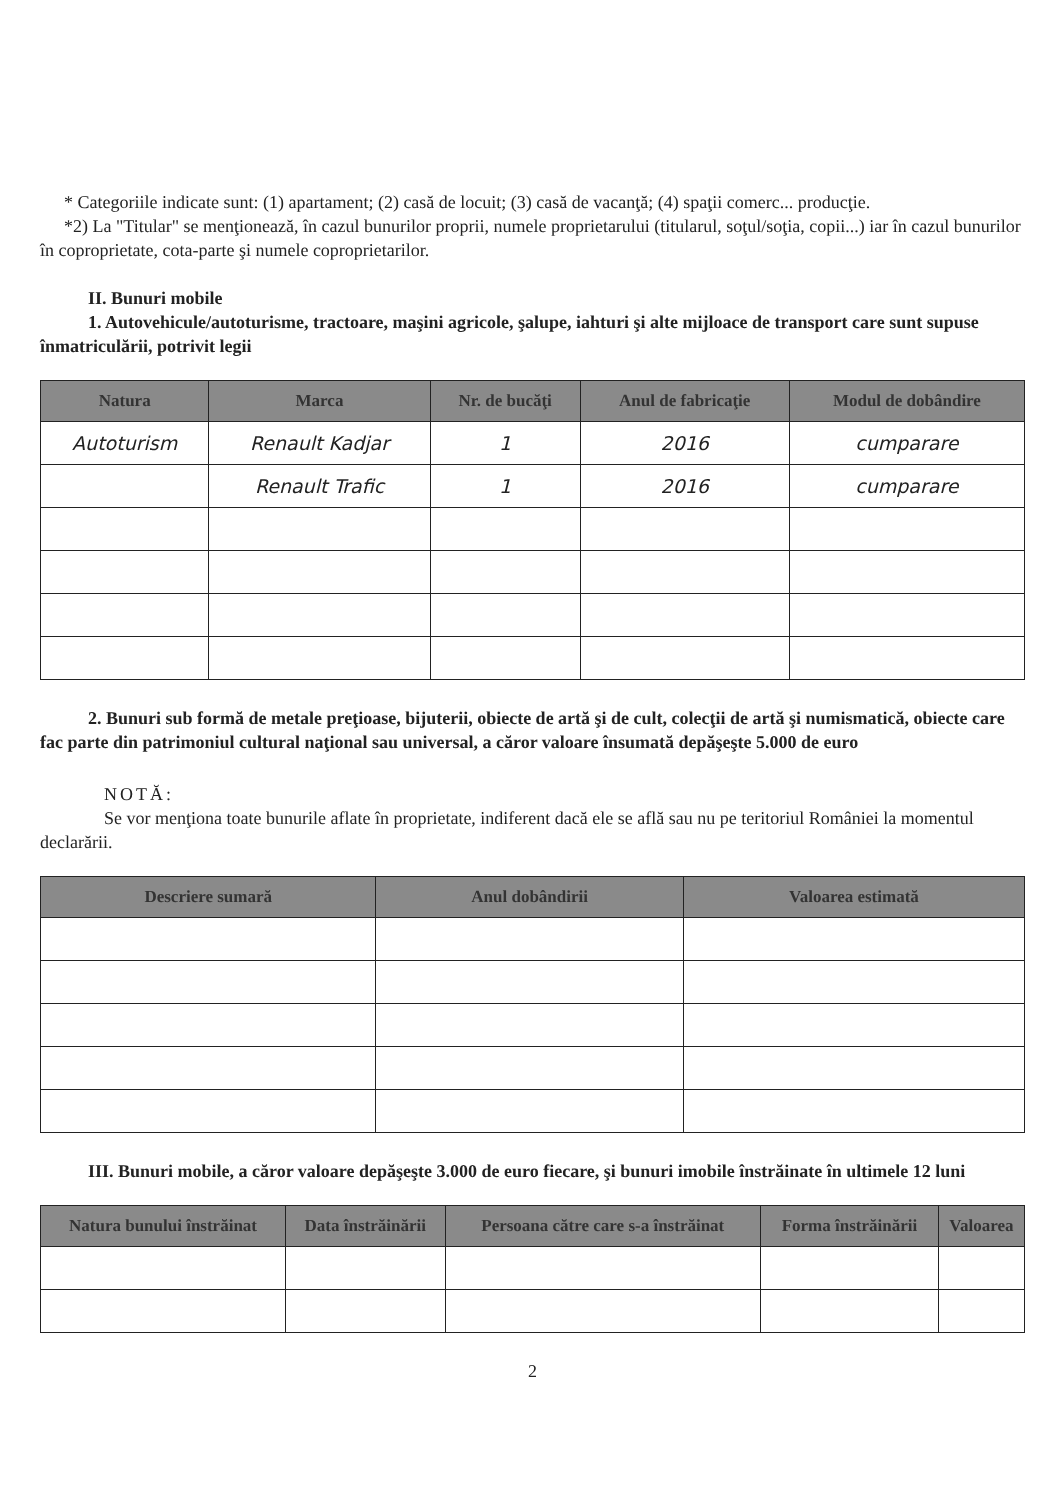* Categoriile indicate sunt: (1) apartament; (2) casă de locuit; (3) casă de vacanţă; (4) spaţii comerc... producţie.
*2) La "Titular" se menţionează, în cazul bunurilor proprii, numele proprietarului (titularul, soţul/soţia, copii...) iar în cazul bunurilor în coproprietate, cota-parte şi numele coproprietarilor.
II. Bunuri mobile
1. Autovehicule/autoturisme, tractoare, maşini agricole, şalupe, iahturi şi alte mijloace de transport care sunt supuse înmatriculării, potrivit legii
| Natura | Marca | Nr. de bucăţi | Anul de fabricaţie | Modul de dobândire |
| --- | --- | --- | --- | --- |
| Autoturism | Renault Kadjar | 1 | 2016 | cumparare |
| | Renault Trafic | 1 | 2016 | cumparare |
2. Bunuri sub formă de metale preţioase, bijuterii, obiecte de artă şi de cult, colecţii de artă şi numismatică, obiecte care fac parte din patrimoniul cultural naţional sau universal, a căror valoare însumată depăşeşte 5.000 de euro
NOTĂ:
Se vor menţiona toate bunurile aflate în proprietate, indiferent dacă ele se află sau nu pe teritoriul României la momentul declarării.
| Descriere sumară | Anul dobândirii | Valoarea estimată |
| --- | --- | --- |
III. Bunuri mobile, a căror valoare depăşeşte 3.000 de euro fiecare, şi bunuri imobile înstrăinate în ultimele 12 luni
| Natura bunului înstrăinat | Data înstrăinării | Persoana către care s-a înstrăinat | Forma înstrăinării | Valoarea |
| --- | --- | --- | --- | --- |
2